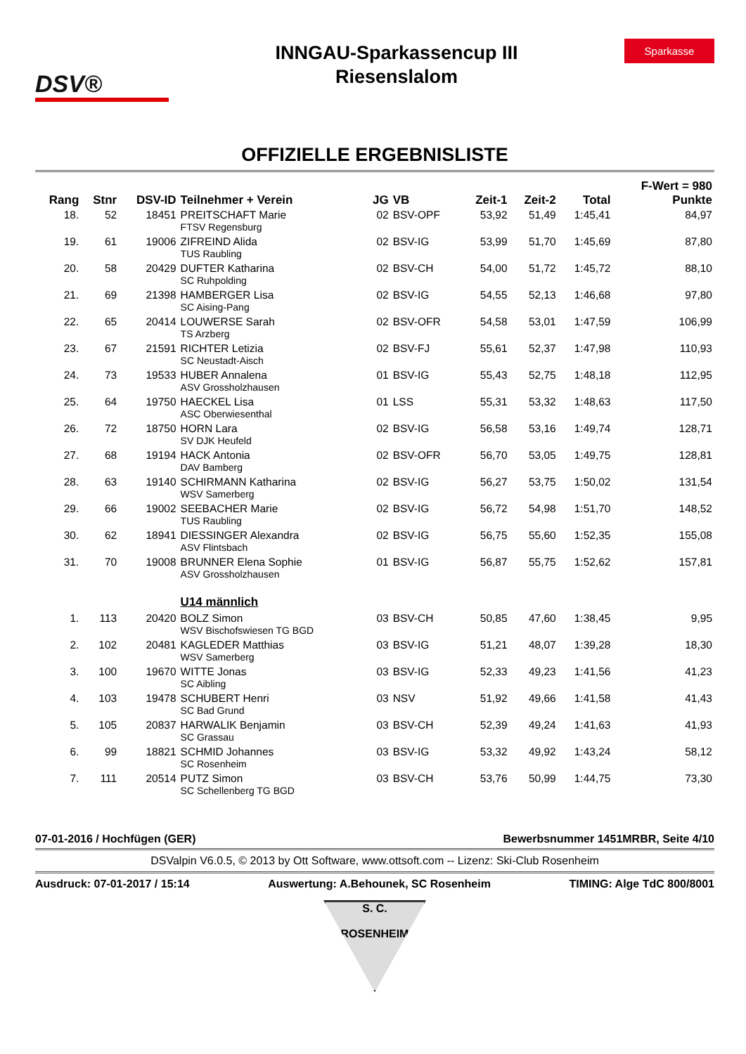DSV®
INNGAU-Sparkassencup III
Riesenslalom
Sparkasse
OFFIZIELLE ERGEBNISLISTE
| | | | | | | | | | F-Wert = 980 |
| --- | --- | --- | --- | --- | --- | --- | --- | --- | --- |
| Rang | Stnr | DSV-ID | Teilnehmer + Verein | JG | VB | Zeit-1 | Zeit-2 | Total | Punkte |
| 18. | 52 | 18451 | PREITSCHAFT Marie FTSV Regensburg | 02 | BSV-OPF | 53,92 | 51,49 | 1:45,41 | 84,97 |
| 19. | 61 | 19006 | ZIFREIND Alida TUS Raubling | 02 | BSV-IG | 53,99 | 51,70 | 1:45,69 | 87,80 |
| 20. | 58 | 20429 | DUFTER Katharina SC Ruhpolding | 02 | BSV-CH | 54,00 | 51,72 | 1:45,72 | 88,10 |
| 21. | 69 | 21398 | HAMBERGER Lisa SC Aising-Pang | 02 | BSV-IG | 54,55 | 52,13 | 1:46,68 | 97,80 |
| 22. | 65 | 20414 | LOUWERSE Sarah TS Arzberg | 02 | BSV-OFR | 54,58 | 53,01 | 1:47,59 | 106,99 |
| 23. | 67 | 21591 | RICHTER Letizia SC Neustadt-Aisch | 02 | BSV-FJ | 55,61 | 52,37 | 1:47,98 | 110,93 |
| 24. | 73 | 19533 | HUBER Annalena ASV Grossholzhausen | 01 | BSV-IG | 55,43 | 52,75 | 1:48,18 | 112,95 |
| 25. | 64 | 19750 | HAECKEL Lisa ASC Oberwiesenthal | 01 | LSS | 55,31 | 53,32 | 1:48,63 | 117,50 |
| 26. | 72 | 18750 | HORN Lara SV DJK Heufeld | 02 | BSV-IG | 56,58 | 53,16 | 1:49,74 | 128,71 |
| 27. | 68 | 19194 | HACK Antonia DAV Bamberg | 02 | BSV-OFR | 56,70 | 53,05 | 1:49,75 | 128,81 |
| 28. | 63 | 19140 | SCHIRMANN Katharina WSV Samerberg | 02 | BSV-IG | 56,27 | 53,75 | 1:50,02 | 131,54 |
| 29. | 66 | 19002 | SEEBACHER Marie TUS Raubling | 02 | BSV-IG | 56,72 | 54,98 | 1:51,70 | 148,52 |
| 30. | 62 | 18941 | DIESSINGER Alexandra ASV Flintsbach | 02 | BSV-IG | 56,75 | 55,60 | 1:52,35 | 155,08 |
| 31. | 70 | 19008 | BRUNNER Elena Sophie ASV Grossholzhausen | 01 | BSV-IG | 56,87 | 55,75 | 1:52,62 | 157,81 |
| | | | U14 männlich | | | | | | |
| 1. | 113 | 20420 | BOLZ Simon WSV Bischofswiesen TG BGD | 03 | BSV-CH | 50,85 | 47,60 | 1:38,45 | 9,95 |
| 2. | 102 | 20481 | KAGLEDER Matthias WSV Samerberg | 03 | BSV-IG | 51,21 | 48,07 | 1:39,28 | 18,30 |
| 3. | 100 | 19670 | WITTE Jonas SC Aibling | 03 | BSV-IG | 52,33 | 49,23 | 1:41,56 | 41,23 |
| 4. | 103 | 19478 | SCHUBERT Henri SC Bad Grund | 03 | NSV | 51,92 | 49,66 | 1:41,58 | 41,43 |
| 5. | 105 | 20837 | HARWALIK Benjamin SC Grassau | 03 | BSV-CH | 52,39 | 49,24 | 1:41,63 | 41,93 |
| 6. | 99 | 18821 | SCHMID Johannes SC Rosenheim | 03 | BSV-IG | 53,32 | 49,92 | 1:43,24 | 58,12 |
| 7. | 111 | 20514 | PUTZ Simon SC Schellenberg TG BGD | 03 | BSV-CH | 53,76 | 50,99 | 1:44,75 | 73,30 |
07-01-2016 / Hochfügen (GER) Bewerbsnummer 1451MRBR, Seite 4/10
DSValpin V6.0.5, © 2013 by Ott Software, www.ottsoft.com -- Lizenz: Ski-Club Rosenheim
Ausdruck: 07-01-2017 / 15:14 Auswertung: A.Behounek, SC Rosenheim TIMING: Alge TdC 800/8001
S. C.
ROSENHEIM